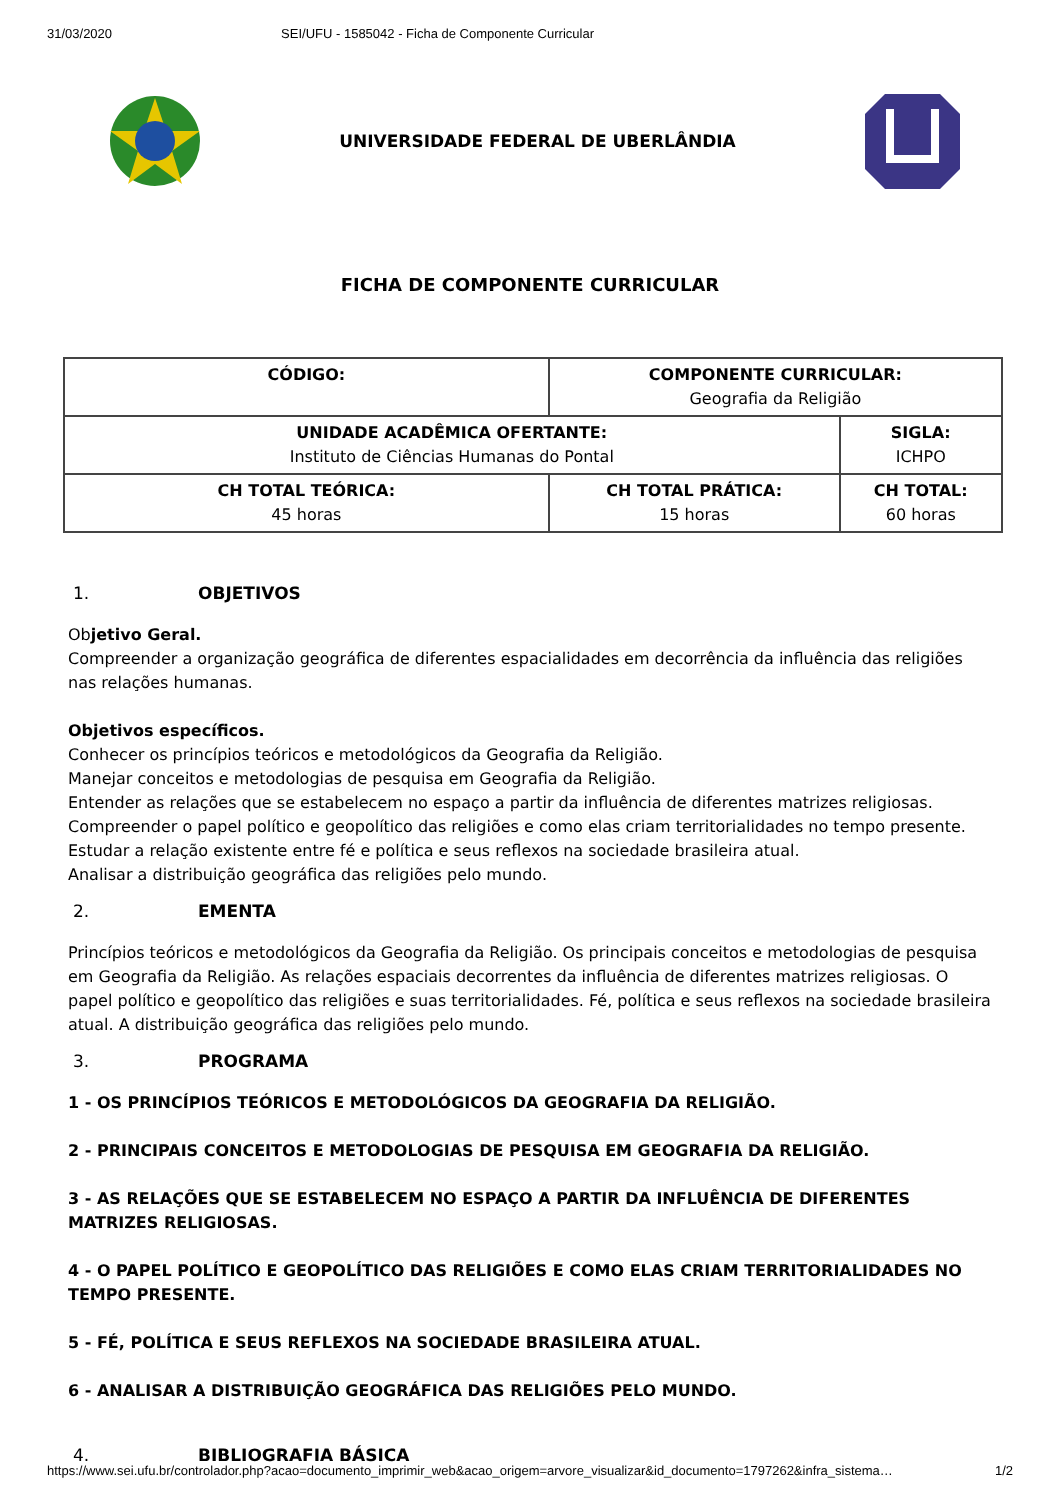31/03/2020 SEI/UFU - 1585042 - Ficha de Componente Curricular
UNIVERSIDADE FEDERAL DE UBERLÂNDIA
FICHA DE COMPONENTE CURRICULAR
| CÓDIGO: | COMPONENTE CURRICULAR: Geografia da Religião | |
| UNIDADE ACADÊMICA OFERTANTE: Instituto de Ciências Humanas do Pontal | | SIGLA: ICHPO |
| CH TOTAL TEÓRICA: 45 horas | CH TOTAL PRÁTICA: 15 horas | CH TOTAL: 60 horas |
1. OBJETIVOS
Objetivo Geral.
Compreender a organização geográfica de diferentes espacialidades em decorrência da influência das religiões nas relações humanas.
Objetivos específicos.
Conhecer os princípios teóricos e metodológicos da Geografia da Religião.
Manejar conceitos e metodologias de pesquisa em Geografia da Religião.
Entender as relações que se estabelecem no espaço a partir da influência de diferentes matrizes religiosas.
Compreender o papel político e geopolítico das religiões e como elas criam territorialidades no tempo presente.
Estudar a relação existente entre fé e política e seus reflexos na sociedade brasileira atual.
Analisar a distribuição geográfica das religiões pelo mundo.
2. EMENTA
Princípios teóricos e metodológicos da Geografia da Religião. Os principais conceitos e metodologias de pesquisa em Geografia da Religião. As relações espaciais decorrentes da influência de diferentes matrizes religiosas. O papel político e geopolítico das religiões e suas territorialidades. Fé, política e seus reflexos na sociedade brasileira atual. A distribuição geográfica das religiões pelo mundo.
3. PROGRAMA
1 - OS PRINCÍPIOS TEÓRICOS E METODOLÓGICOS DA GEOGRAFIA DA RELIGIÃO.
2 - PRINCIPAIS CONCEITOS E METODOLOGIAS DE PESQUISA EM GEOGRAFIA DA RELIGIÃO.
3 - AS RELAÇÕES QUE SE ESTABELECEM NO ESPAÇO A PARTIR DA INFLUÊNCIA DE DIFERENTES MATRIZES RELIGIOSAS.
4 - O PAPEL POLÍTICO E GEOPOLÍTICO DAS RELIGIÕES E COMO ELAS CRIAM TERRITORIALIDADES NO TEMPO PRESENTE.
5 - FÉ, POLÍTICA E SEUS REFLEXOS NA SOCIEDADE BRASILEIRA ATUAL.
6 - ANALISAR A DISTRIBUIÇÃO GEOGRÁFICA DAS RELIGIÕES PELO MUNDO.
4. BIBLIOGRAFIA BÁSICA
https://www.sei.ufu.br/controlador.php?acao=documento_imprimir_web&acao_origem=arvore_visualizar&id_documento=1797262&infra_sistema… 1/2